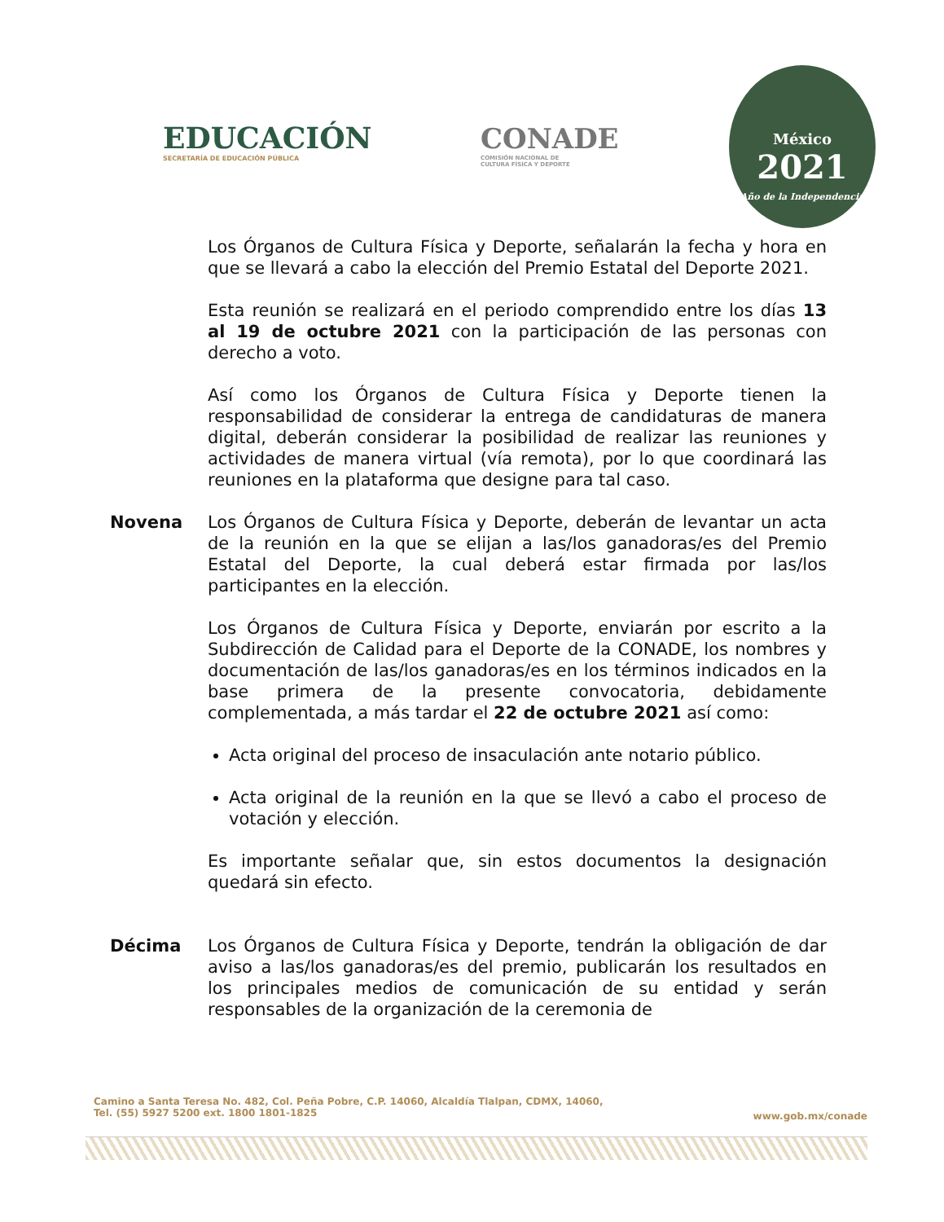EDUCACIÓN
SECRETARÍA DE EDUCACIÓN PÚBLICA
CONADE
COMISIÓN NACIONAL DE
CULTURA FÍSICA Y DEPORTE
México
2021
Año de la Independencia
Los Órganos de Cultura Física y Deporte, señalarán la fecha y hora en que se llevará a cabo la elección del Premio Estatal del Deporte 2021.
Esta reunión se realizará en el periodo comprendido entre los días 13 al 19 de octubre 2021 con la participación de las personas con derecho a voto.
Así como los Órganos de Cultura Física y Deporte tienen la responsabilidad de considerar la entrega de candidaturas de manera digital, deberán considerar la posibilidad de realizar las reuniones y actividades de manera virtual (vía remota), por lo que coordinará las reuniones en la plataforma que designe para tal caso.
Novena Los Órganos de Cultura Física y Deporte, deberán de levantar un acta de la reunión en la que se elijan a las/los ganadoras/es del Premio Estatal del Deporte, la cual deberá estar firmada por las/los participantes en la elección.
Los Órganos de Cultura Física y Deporte, enviarán por escrito a la Subdirección de Calidad para el Deporte de la CONADE, los nombres y documentación de las/los ganadoras/es en los términos indicados en la base primera de la presente convocatoria, debidamente complementada, a más tardar el 22 de octubre 2021 así como:
Acta original del proceso de insaculación ante notario público.
Acta original de la reunión en la que se llevó a cabo el proceso de votación y elección.
Es importante señalar que, sin estos documentos la designación quedará sin efecto.
Décima Los Órganos de Cultura Física y Deporte, tendrán la obligación de dar aviso a las/los ganadoras/es del premio, publicarán los resultados en los principales medios de comunicación de su entidad y serán responsables de la organización de la ceremonia de
Camino a Santa Teresa No. 482, Col. Peña Pobre, C.P. 14060, Alcaldía Tlalpan, CDMX, 14060,
Tel. (55) 5927 5200 ext. 1800 1801-1825
www.gob.mx/conade